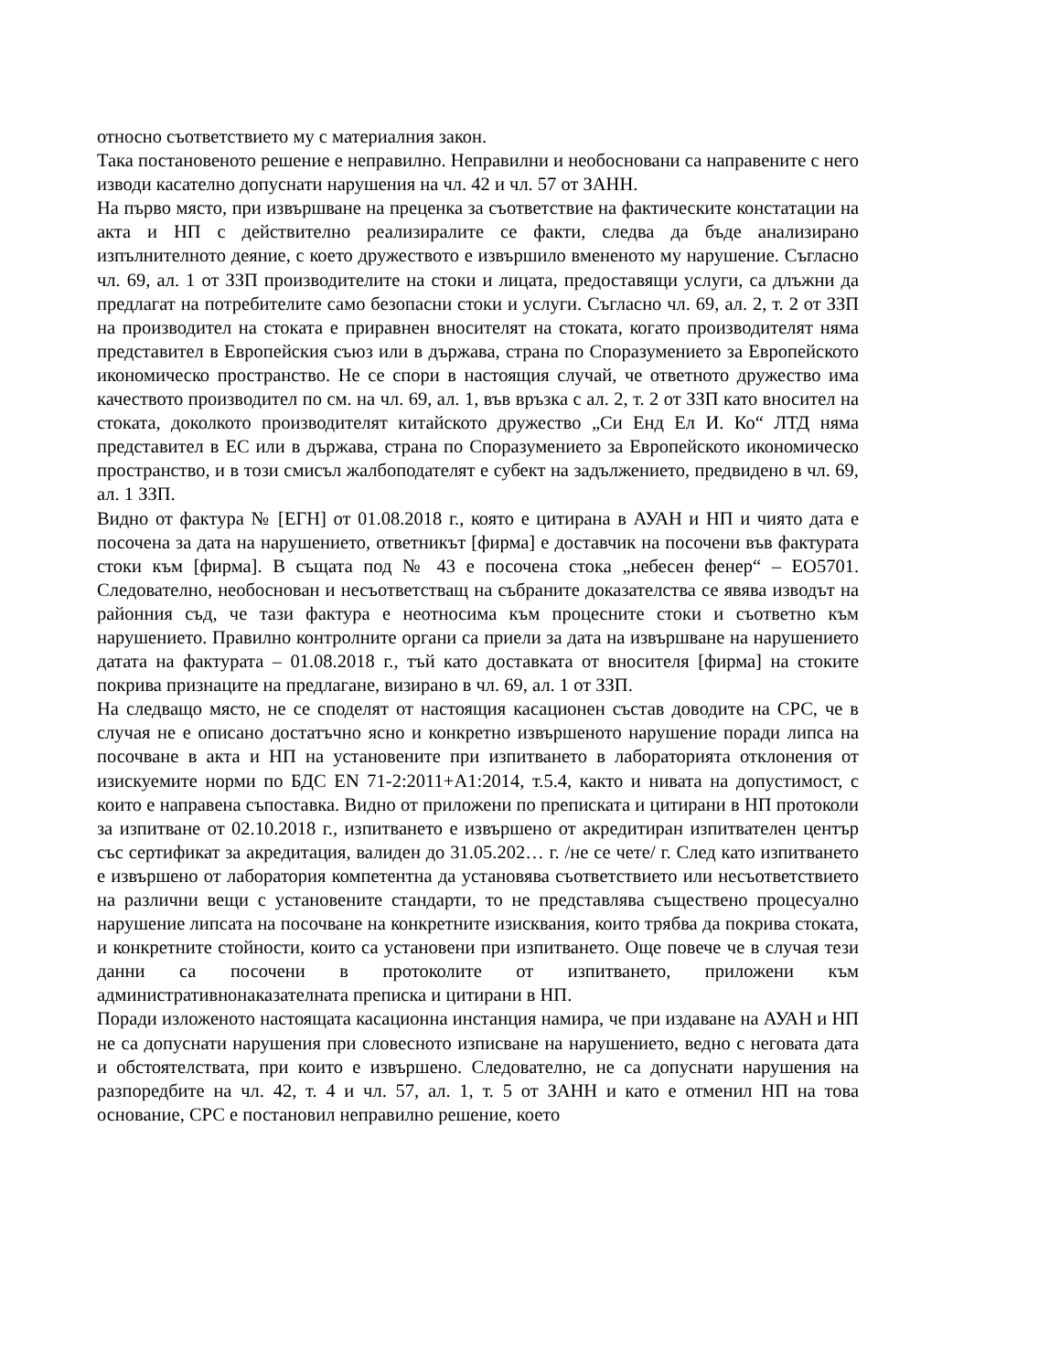относно съответствието му с материалния закон.
Така постановеното решение е неправилно. Неправилни и необосновани са направените с него изводи касателно допуснати нарушения на чл. 42 и чл. 57 от ЗАНН.
На първо място, при извършване на преценка за съответствие на фактическите констатации на акта и НП с действително реализиралите се факти, следва да бъде анализирано изпълнителното деяние, с което дружеството е извършило вмененото му нарушение. Съгласно чл. 69, ал. 1 от ЗЗП производителите на стоки и лицата, предоставящи услуги, са длъжни да предлагат на потребителите само безопасни стоки и услуги. Съгласно чл. 69, ал. 2, т. 2 от ЗЗП на производител на стоката е приравнен вносителят на стоката, когато производителят няма представител в Европейския съюз или в държава, страна по Споразумението за Европейското икономическо пространство. Не се спори в настоящия случай, че ответното дружество има качеството производител по см. на чл. 69, ал. 1, във връзка с ал. 2, т. 2 от ЗЗП като вносител на стоката, доколкото производителят китайското дружество „Си Енд Ел И. Ко“ ЛТД няма представител в ЕС или в държава, страна по Споразумението за Европейското икономическо пространство, и в този смисъл жалбоподателят е субект на задължението, предвидено в чл. 69, ал. 1 ЗЗП.
Видно от фактура № [ЕГН] от 01.08.2018 г., която е цитирана в АУАН и НП и чиято дата е посочена за дата на нарушението, ответникът [фирма] е доставчик на посочени във фактурата стоки към [фирма]. В същата под № 43 е посочена стока „небесен фенер“ – ЕО5701. Следователно, необоснован и несъответстващ на събраните доказателства се явява изводът на районния съд, че тази фактура е неотносима към процесните стоки и съответно към нарушението. Правилно контролните органи са приели за дата на извършване на нарушението датата на фактурата – 01.08.2018 г., тъй като доставката от вносителя [фирма] на стоките покрива признаците на предлагане, визирано в чл. 69, ал. 1 от ЗЗП.
На следващо място, не се споделят от настоящия касационен състав доводите на СРС, че в случая не е описано достатъчно ясно и конкретно извършеното нарушение поради липса на посочване в акта и НП на установените при изпитването в лабораторията отклонения от изискуемите норми по БДС EN 71-2:2011+A1:2014, т.5.4, както и нивата на допустимост, с които е направена съпоставка. Видно от приложени по преписката и цитирани в НП протоколи за изпитване от 02.10.2018 г., изпитването е извършено от акредитиран изпитвателен център със сертификат за акредитация, валиден до 31.05.202… г. /не се чете/ г. След като изпитването е извършено от лаборатория компетентна да установява съответствието или несъответствието на различни вещи с установените стандарти, то не представлява съществено процесуално нарушение липсата на посочване на конкретните изисквания, които трябва да покрива стоката, и конкретните стойности, които са установени при изпитването. Още повече че в случая тези данни са посочени в протоколите от изпитването, приложени към административнонаказателната преписка и цитирани в НП.
Поради изложеното настоящата касационна инстанция намира, че при издаване на АУАН и НП не са допуснати нарушения при словесното изписване на нарушението, ведно с неговата дата и обстоятелствата, при които е извършено. Следователно, не са допуснати нарушения на разпоредбите на чл. 42, т. 4 и чл. 57, ал. 1, т. 5 от ЗАНН и като е отменил НП на това основание, СРС е постановил неправилно решение, което